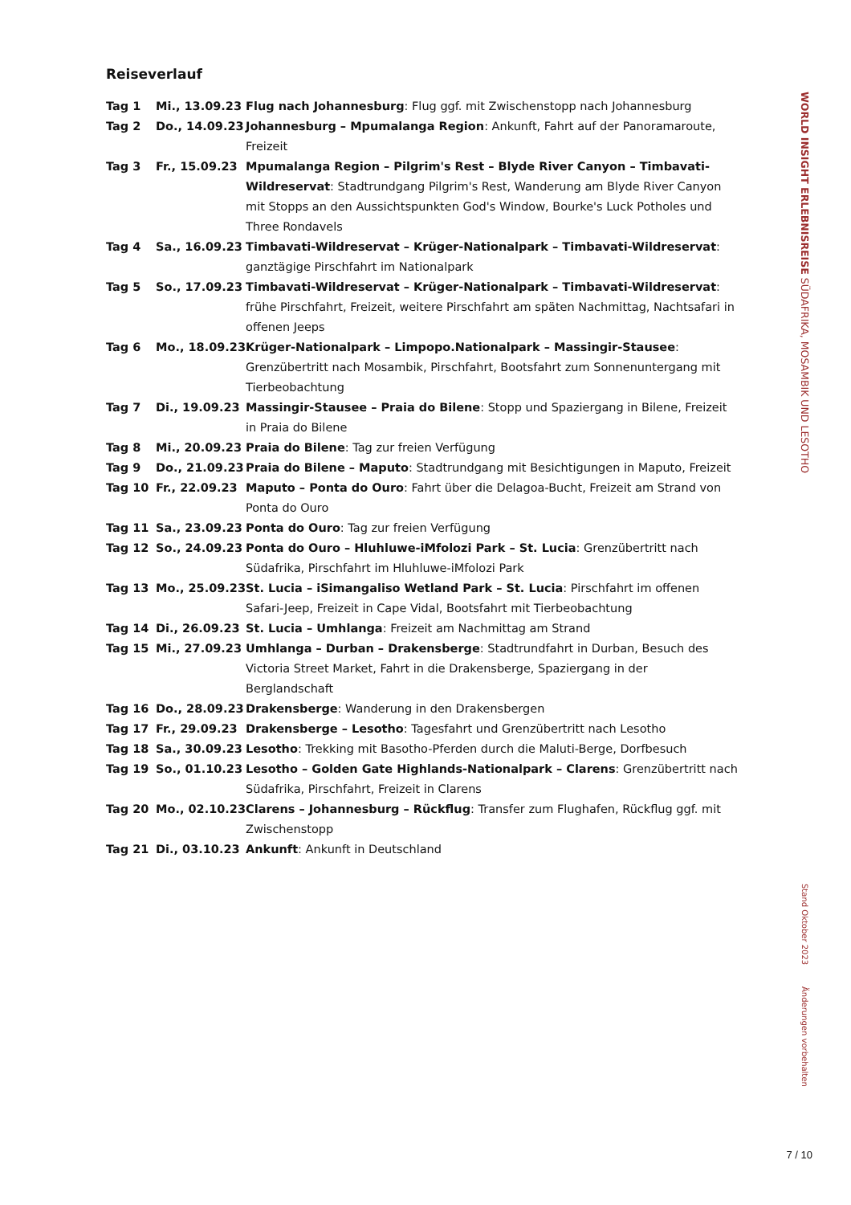Reiseverlauf
| Tag 1 | Mi., 13.09.23 | Flug nach Johannesburg : Flug ggf. mit Zwischenstopp nach Johannesburg |
| Tag 2 | Do., 14.09.23 | Johannesburg – Mpumalanga Region : Ankunft, Fahrt auf der Panoramaroute, Freizeit |
| Tag 3 | Fr., 15.09.23 | Mpumalanga Region – Pilgrim's Rest – Blyde River Canyon – Timbavati-Wildreservat : Stadtrundgang Pilgrim's Rest, Wanderung am Blyde River Canyon mit Stopps an den Aussichtspunkten God's Window, Bourke's Luck Potholes und Three Rondavels |
| Tag 4 | Sa., 16.09.23 | Timbavati-Wildreservat – Krüger-Nationalpark – Timbavati-Wildreservat : ganztägige Pirschfahrt im Nationalpark |
| Tag 5 | So., 17.09.23 | Timbavati-Wildreservat – Krüger-Nationalpark – Timbavati-Wildreservat : frühe Pirschfahrt, Freizeit, weitere Pirschfahrt am späten Nachmittag, Nachtsafari in offenen Jeeps |
| Tag 6 | Mo., 18.09.23 | Krüger-Nationalpark – Limpopo.Nationalpark – Massingir-Stausee : Grenzübertritt nach Mosambik, Pirschfahrt, Bootsfahrt zum Sonnenuntergang mit Tierbeobachtung |
| Tag 7 | Di., 19.09.23 | Massingir-Stausee – Praia do Bilene : Stopp und Spaziergang in Bilene, Freizeit in Praia do Bilene |
| Tag 8 | Mi., 20.09.23 | Praia do Bilene : Tag zur freien Verfügung |
| Tag 9 | Do., 21.09.23 | Praia do Bilene – Maputo : Stadtrundgang mit Besichtigungen in Maputo, Freizeit |
| Tag 10 | Fr., 22.09.23 | Maputo – Ponta do Ouro : Fahrt über die Delagoa-Bucht, Freizeit am Strand von Ponta do Ouro |
| Tag 11 | Sa., 23.09.23 | Ponta do Ouro : Tag zur freien Verfügung |
| Tag 12 | So., 24.09.23 | Ponta do Ouro – Hluhluwe-iMfolozi Park – St. Lucia : Grenzübertritt nach Südafrika, Pirschfahrt im Hluhluwe-iMfolozi Park |
| Tag 13 | Mo., 25.09.23 | St. Lucia – iSimangaliso Wetland Park – St. Lucia : Pirschfahrt im offenen Safari-Jeep, Freizeit in Cape Vidal, Bootsfahrt mit Tierbeobachtung |
| Tag 14 | Di., 26.09.23 | St. Lucia – Umhlanga : Freizeit am Nachmittag am Strand |
| Tag 15 | Mi., 27.09.23 | Umhlanga – Durban – Drakensberge : Stadtrundfahrt in Durban, Besuch des Victoria Street Market, Fahrt in die Drakensberge, Spaziergang in der Berglandschaft |
| Tag 16 | Do., 28.09.23 | Drakensberge : Wanderung in den Drakensbergen |
| Tag 17 | Fr., 29.09.23 | Drakensberge – Lesotho : Tagesfahrt und Grenzübertritt nach Lesotho |
| Tag 18 | Sa., 30.09.23 | Lesotho : Trekking mit Basotho-Pferden durch die Maluti-Berge, Dorfbesuch |
| Tag 19 | So., 01.10.23 | Lesotho – Golden Gate Highlands-Nationalpark – Clarens : Grenzübertritt nach Südafrika, Pirschfahrt, Freizeit in Clarens |
| Tag 20 | Mo., 02.10.23 | Clarens – Johannesburg – Rückflug : Transfer zum Flughafen, Rückflug ggf. mit Zwischenstopp |
| Tag 21 | Di., 03.10.23 | Ankunft : Ankunft in Deutschland |
WORLD INSIGHT ERLEBNISREISE SÜDAFRIKA, MOSAMBIK UND LESOTHO
Stand Oktober 2023
Änderungen vorbehalten
7 / 10